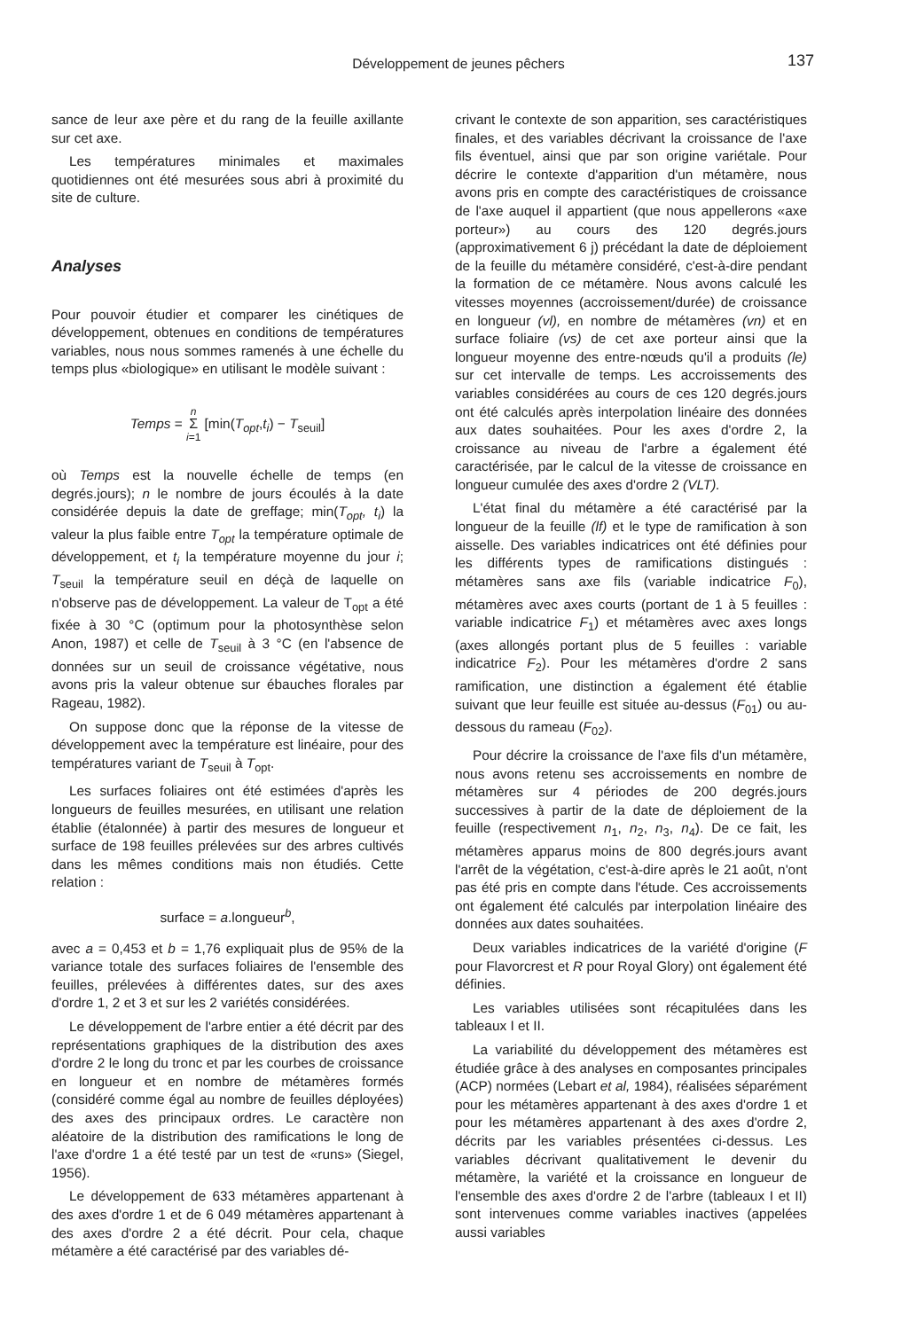Développement de jeunes pêchers
137
sance de leur axe père et du rang de la feuille axillante sur cet axe.
Les températures minimales et maximales quotidiennes ont été mesurées sous abri à proximité du site de culture.
Analyses
Pour pouvoir étudier et comparer les cinétiques de développement, obtenues en conditions de températures variables, nous nous sommes ramenés à une échelle du temps plus «biologique» en utilisant le modèle suivant :
Temps = n
Σ
i=1 [min(T<sub>opt</sub>,t<sub>i</sub>) − T<sub>seuil</sub>]
où Temps est la nouvelle échelle de temps (en degrés.jours); n le nombre de jours écoulés à la date considérée depuis la date de greffage; min(T<sub>opt</sub>, t<sub>i</sub>) la valeur la plus faible entre T<sub>opt</sub> la température optimale de développement, et t<sub>i</sub> la température moyenne du jour i; T<sub>seuil</sub> la température seuil en déçà de laquelle on n'observe pas de développement. La valeur de T<sub>opt</sub> a été fixée à 30 °C (optimum pour la photosynthèse selon Anon, 1987) et celle de T<sub>seuil</sub> à 3 °C (en l'absence de données sur un seuil de croissance végétative, nous avons pris la valeur obtenue sur ébauches florales par Rageau, 1982).
On suppose donc que la réponse de la vitesse de développement avec la température est linéaire, pour des températures variant de T<sub>seuil</sub> à T<sub>opt</sub>.
Les surfaces foliaires ont été estimées d'après les longueurs de feuilles mesurées, en utilisant une relation établie (étalonnée) à partir des mesures de longueur et surface de 198 feuilles prélevées sur des arbres cultivés dans les mêmes conditions mais non étudiés. Cette relation :
surface = a.longueur<sup>b</sup>,
avec a = 0,453 et b = 1,76 expliquait plus de 95% de la variance totale des surfaces foliaires de l'ensemble des feuilles, prélevées à différentes dates, sur des axes d'ordre 1, 2 et 3 et sur les 2 variétés considérées.
Le développement de l'arbre entier a été décrit par des représentations graphiques de la distribution des axes d'ordre 2 le long du tronc et par les courbes de croissance en longueur et en nombre de métamères formés (considéré comme égal au nombre de feuilles déployées) des axes des principaux ordres. Le caractère non aléatoire de la distribution des ramifications le long de l'axe d'ordre 1 a été testé par un test de «runs» (Siegel, 1956).
Le développement de 633 métamères appartenant à des axes d'ordre 1 et de 6 049 métamères appartenant à des axes d'ordre 2 a été décrit. Pour cela, chaque métamère a été caractérisé par des variables dé-
crivant le contexte de son apparition, ses caractéristiques finales, et des variables décrivant la croissance de l'axe fils éventuel, ainsi que par son origine variétale. Pour décrire le contexte d'apparition d'un métamère, nous avons pris en compte des caractéristiques de croissance de l'axe auquel il appartient (que nous appellerons «axe porteur») au cours des 120 degrés.jours (approximativement 6 j) précédant la date de déploiement de la feuille du métamère considéré, c'est-à-dire pendant la formation de ce métamère. Nous avons calculé les vitesses moyennes (accroissement/durée) de croissance en longueur (vl), en nombre de métamères (vn) et en surface foliaire (vs) de cet axe porteur ainsi que la longueur moyenne des entre-nœuds qu'il a produits (le) sur cet intervalle de temps. Les accroissements des variables considérées au cours de ces 120 degrés.jours ont été calculés après interpolation linéaire des données aux dates souhaitées. Pour les axes d'ordre 2, la croissance au niveau de l'arbre a également été caractérisée, par le calcul de la vitesse de croissance en longueur cumulée des axes d'ordre 2 (VLT).
L'état final du métamère a été caractérisé par la longueur de la feuille (lf) et le type de ramification à son aisselle. Des variables indicatrices ont été définies pour les différents types de ramifications distingués : métamères sans axe fils (variable indicatrice F<sub>0</sub>), métamères avec axes courts (portant de 1 à 5 feuilles : variable indicatrice F<sub>1</sub>) et métamères avec axes longs (axes allongés portant plus de 5 feuilles : variable indicatrice F<sub>2</sub>). Pour les métamères d'ordre 2 sans ramification, une distinction a également été établie suivant que leur feuille est située au-dessus (F<sub>01</sub>) ou au-dessous du rameau (F<sub>02</sub>).
Pour décrire la croissance de l'axe fils d'un métamère, nous avons retenu ses accroissements en nombre de métamères sur 4 périodes de 200 degrés.jours successives à partir de la date de déploiement de la feuille (respectivement n<sub>1</sub>, n<sub>2</sub>, n<sub>3</sub>, n<sub>4</sub>). De ce fait, les métamères apparus moins de 800 degrés.jours avant l'arrêt de la végétation, c'est-à-dire après le 21 août, n'ont pas été pris en compte dans l'étude. Ces accroissements ont également été calculés par interpolation linéaire des données aux dates souhaitées.
Deux variables indicatrices de la variété d'origine (F pour Flavorcrest et R pour Royal Glory) ont également été définies.
Les variables utilisées sont récapitulées dans les tableaux I et II.
La variabilité du développement des métamères est étudiée grâce à des analyses en composantes principales (ACP) normées (Lebart et al, 1984), réalisées séparément pour les métamères appartenant à des axes d'ordre 1 et pour les métamères appartenant à des axes d'ordre 2, décrits par les variables présentées ci-dessus. Les variables décrivant qualitativement le devenir du métamère, la variété et la croissance en longueur de l'ensemble des axes d'ordre 2 de l'arbre (tableaux I et II) sont intervenues comme variables inactives (appelées aussi variables